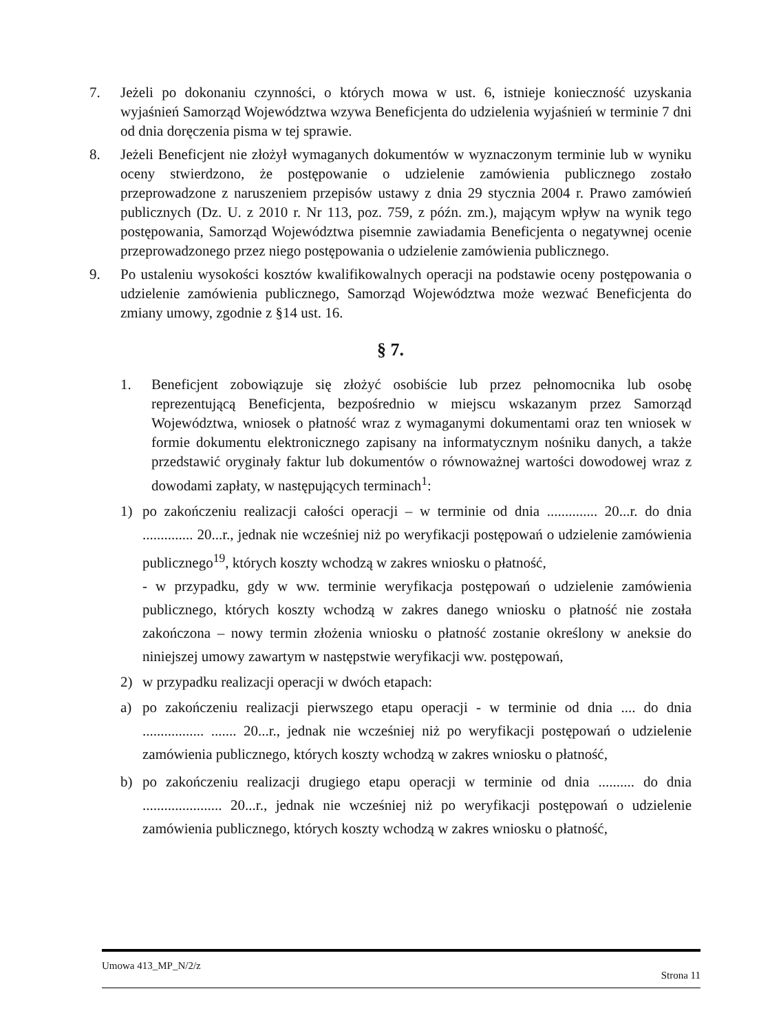7. Jeżeli po dokonaniu czynności, o których mowa w ust. 6, istnieje konieczność uzyskania wyjaśnień Samorząd Województwa wzywa Beneficjenta do udzielenia wyjaśnień w terminie 7 dni od dnia doręczenia pisma w tej sprawie.
8. Jeżeli Beneficjent nie złożył wymaganych dokumentów w wyznaczonym terminie lub w wyniku oceny stwierdzono, że postępowanie o udzielenie zamówienia publicznego zostało przeprowadzone z naruszeniem przepisów ustawy z dnia 29 stycznia 2004 r. Prawo zamówień publicznych (Dz. U. z 2010 r. Nr 113, poz. 759, z późn. zm.), mającym wpływ na wynik tego postępowania, Samorząd Województwa pisemnie zawiadamia Beneficjenta o negatywnej ocenie przeprowadzonego przez niego postępowania o udzielenie zamówienia publicznego.
9. Po ustaleniu wysokości kosztów kwalifikowalnych operacji na podstawie oceny postępowania o udzielenie zamówienia publicznego, Samorząd Województwa może wezwać Beneficjenta do zmiany umowy, zgodnie z §14 ust. 16.
§ 7.
1. Beneficjent zobowiązuje się złożyć osobiście lub przez pełnomocnika lub osobę reprezentującą Beneficjenta, bezpośrednio w miejscu wskazanym przez Samorząd Województwa, wniosek o płatność wraz z wymaganymi dokumentami oraz ten wniosek w formie dokumentu elektronicznego zapisany na informatycznym nośniku danych, a także przedstawić oryginały faktur lub dokumentów o równoważnej wartości dowodowej wraz z dowodami zapłaty, w następujących terminach<sup>1</sup>:
1) po zakończeniu realizacji całości operacji – w terminie od dnia .............. 20...r. do dnia .............. 20...r., jednak nie wcześniej niż po weryfikacji postępowań o udzielenie zamówienia publicznego<sup>19</sup>, których koszty wchodzą w zakres wniosku o płatność,
- w przypadku, gdy w ww. terminie weryfikacja postępowań o udzielenie zamówienia publicznego, których koszty wchodzą w zakres danego wniosku o płatność nie została zakończona – nowy termin złożenia wniosku o płatność zostanie określony w aneksie do niniejszej umowy zawartym w następstwie weryfikacji ww. postępowań,
2) w przypadku realizacji operacji w dwóch etapach:
a) po zakończeniu realizacji pierwszego etapu operacji - w terminie od dnia .... do dnia ................. ....... 20...r., jednak nie wcześniej niż po weryfikacji postępowań o udzielenie zamówienia publicznego, których koszty wchodzą w zakres wniosku o płatność,
b) po zakończeniu realizacji drugiego etapu operacji w terminie od dnia .......... do dnia ...................... 20...r., jednak nie wcześniej niż po weryfikacji postępowań o udzielenie zamówienia publicznego, których koszty wchodzą w zakres wniosku o płatność,
Umowa 413_MP_N/2/z Strona 11